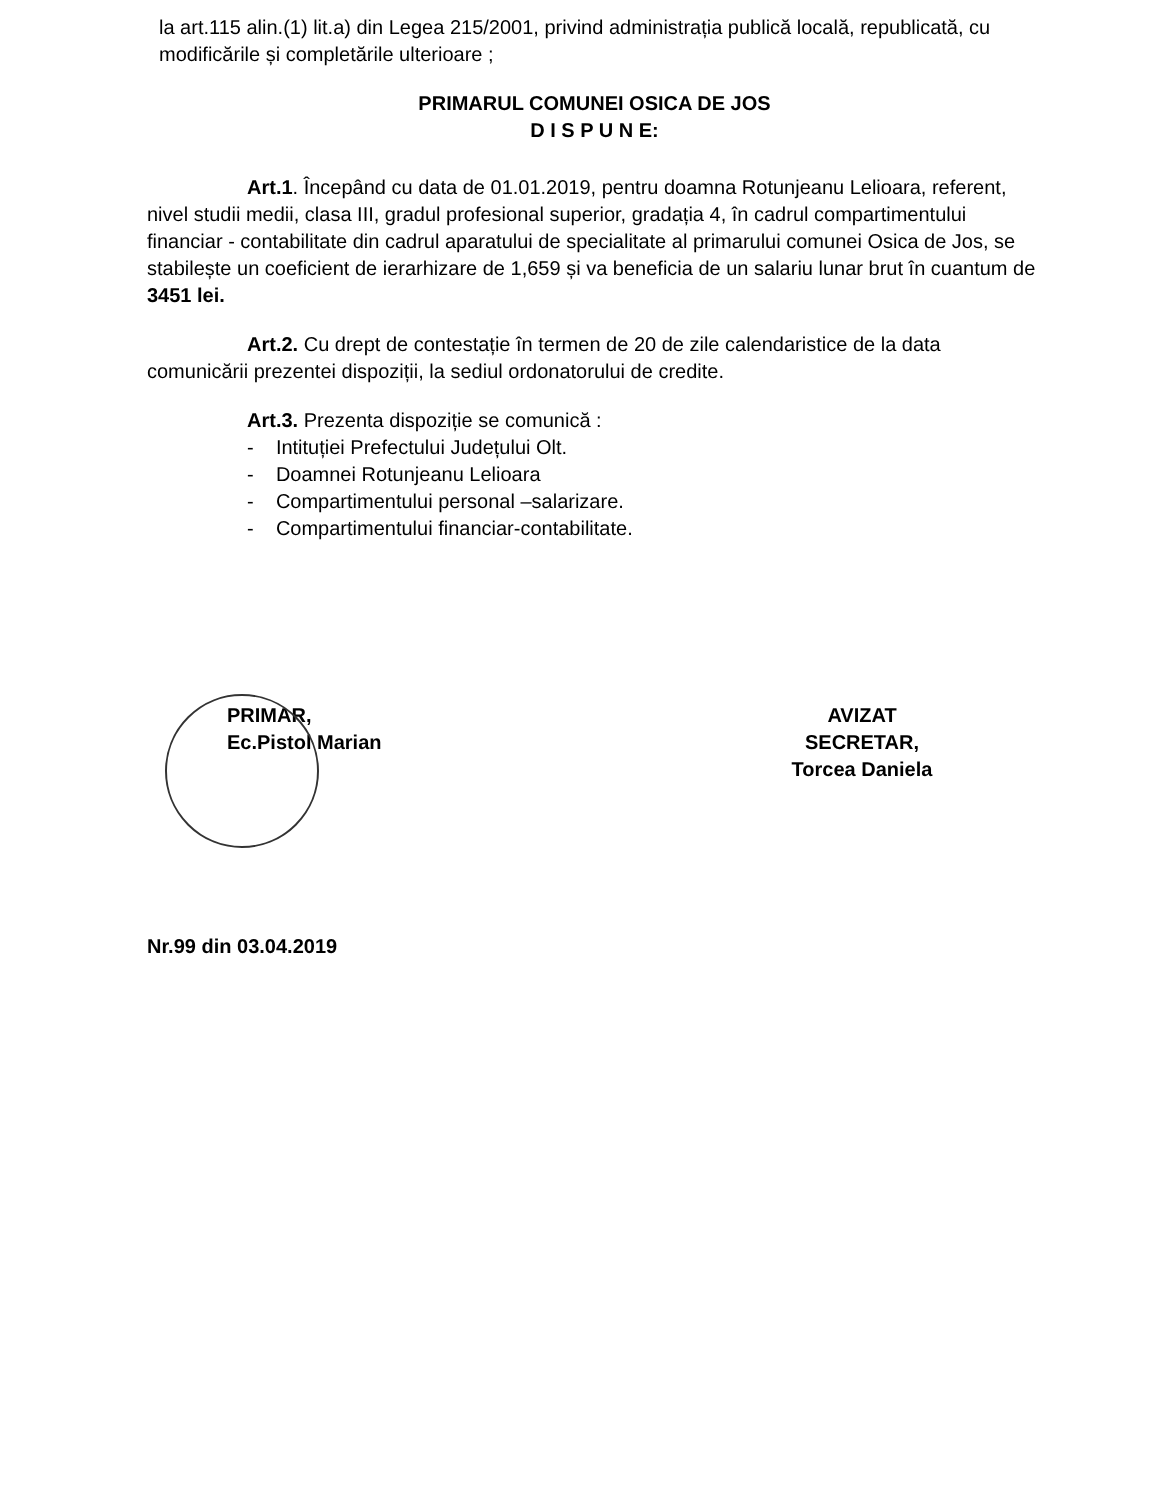la art.115 alin.(1) lit.a) din Legea 215/2001, privind administrația publică locală, republicată, cu modificările și completările ulterioare ;
PRIMARUL COMUNEI OSICA DE JOS
D I S P U N E:
Art.1. Începând cu data de 01.01.2019, pentru doamna Rotunjeanu Lelioara, referent, nivel studii medii, clasa III, gradul profesional superior, gradația 4, în cadrul compartimentului financiar - contabilitate din cadrul aparatului de specialitate al primarului comunei Osica de Jos, se stabilește un coeficient de ierarhizare de 1,659 și va beneficia de un salariu lunar brut în cuantum de 3451 lei.
Art.2. Cu drept de contestație în termen de 20 de zile calendaristice de la data comunicării prezentei dispoziții, la sediul ordonatorului de credite.
Art.3. Prezenta dispoziție se comunică :
- Intituției Prefectului Județului Olt.
- Doamnei Rotunjeanu Lelioara
- Compartimentului personal –salarizare.
- Compartimentului financiar-contabilitate.
PRIMAR,
Ec.Pistol Marian
AVIZAT
SECRETAR,
Torcea Daniela
Nr.99 din 03.04.2019